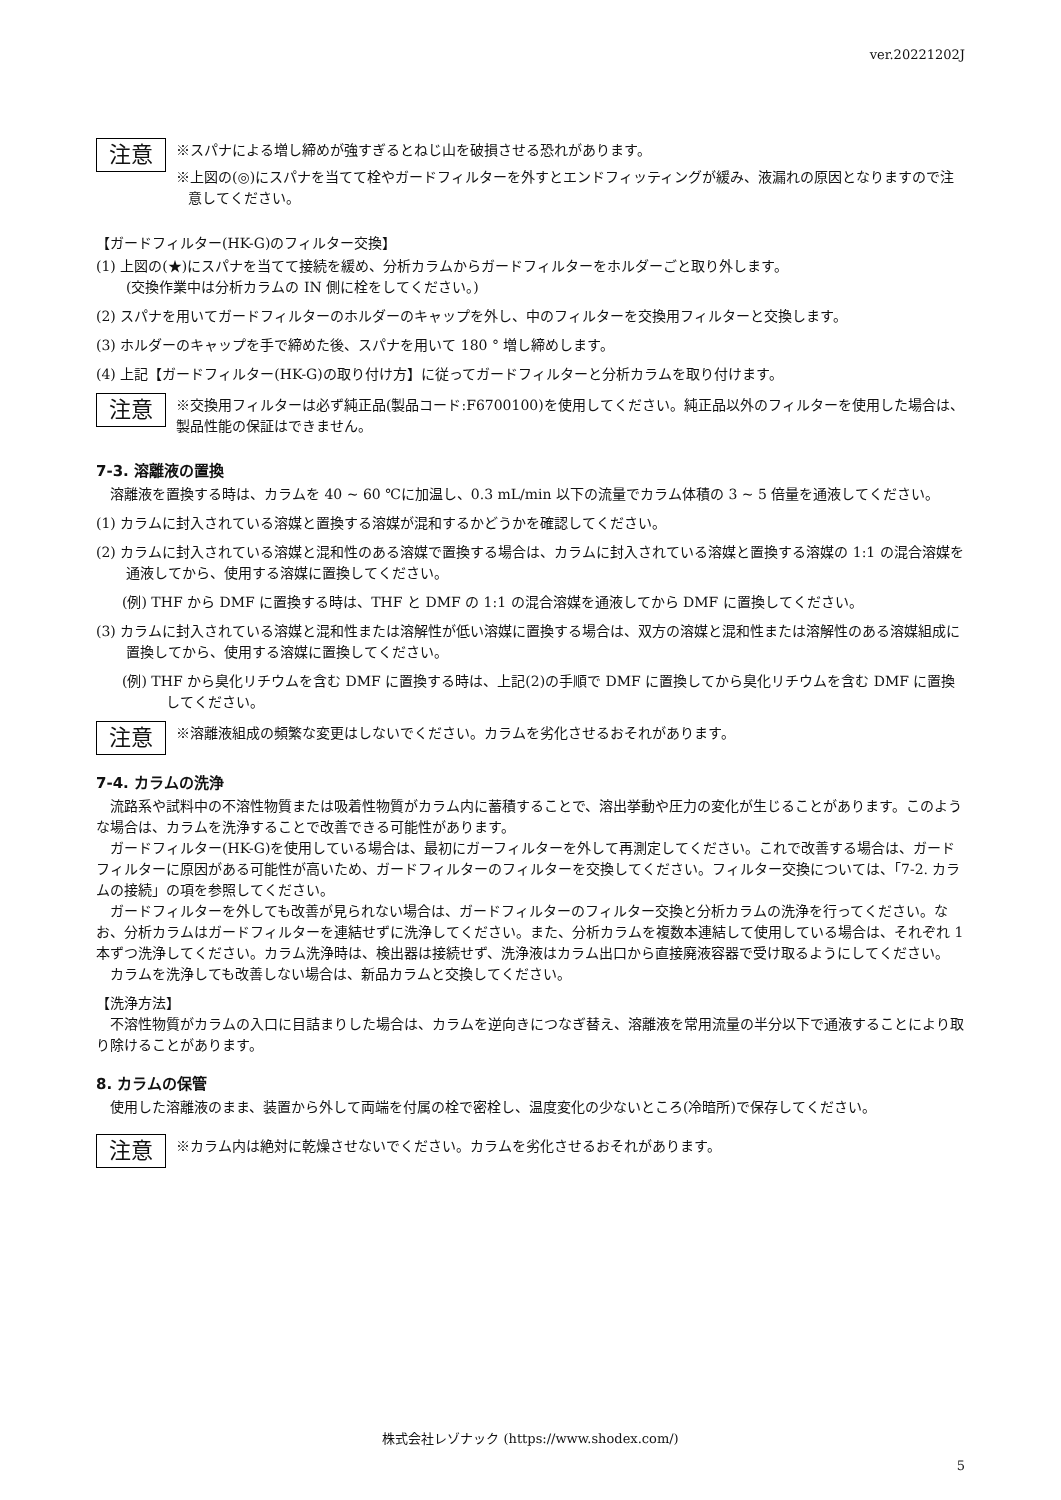ver.20221202J
注意
※スパナによる増し締めが強すぎるとねじ山を破損させる恐れがあります。
※上図の(◎)にスパナを当てて栓やガードフィルターを外すとエンドフィッティングが緩み、液漏れの原因となりますので注意してください。
【ガードフィルター(HK-G)のフィルター交換】
(1) 上図の(★)にスパナを当てて接続を緩め、分析カラムからガードフィルターをホルダーごと取り外します。
(交換作業中は分析カラムの IN 側に栓をしてください。)
(2) スパナを用いてガードフィルターのホルダーのキャップを外し、中のフィルターを交換用フィルターと交換します。
(3) ホルダーのキャップを手で締めた後、スパナを用いて 180 ° 増し締めします。
(4) 上記【ガードフィルター(HK-G)の取り付け方】に従ってガードフィルターと分析カラムを取り付けます。
注意
※交換用フィルターは必ず純正品(製品コード:F6700100)を使用してください。純正品以外のフィルターを使用した場合は、製品性能の保証はできません。
7-3. 溶離液の置換
　溶離液を置換する時は、カラムを 40 ~ 60 ℃に加温し、0.3 mL/min 以下の流量でカラム体積の 3 ~ 5 倍量を通液してください。
(1) カラムに封入されている溶媒と置換する溶媒が混和するかどうかを確認してください。
(2) カラムに封入されている溶媒と混和性のある溶媒で置換する場合は、カラムに封入されている溶媒と置換する溶媒の 1:1 の混合溶媒を通液してから、使用する溶媒に置換してください。
(例) THF から DMF に置換する時は、THF と DMF の 1:1 の混合溶媒を通液してから DMF に置換してください。
(3) カラムに封入されている溶媒と混和性または溶解性が低い溶媒に置換する場合は、双方の溶媒と混和性または溶解性のある溶媒組成に置換してから、使用する溶媒に置換してください。
(例) THF から臭化リチウムを含む DMF に置換する時は、上記(2)の手順で DMF に置換してから臭化リチウムを含む DMF に置換してください。
注意
※溶離液組成の頻繁な変更はしないでください。カラムを劣化させるおそれがあります。
7-4. カラムの洗浄
　流路系や試料中の不溶性物質または吸着性物質がカラム内に蓄積することで、溶出挙動や圧力の変化が生じることがあります。このような場合は、カラムを洗浄することで改善できる可能性があります。
　ガードフィルター(HK-G)を使用している場合は、最初にガーフィルターを外して再測定してください。これで改善する場合は、ガードフィルターに原因がある可能性が高いため、ガードフィルターのフィルターを交換してください。フィルター交換については、「7-2. カラムの接続」の項を参照してください。
　ガードフィルターを外しても改善が見られない場合は、ガードフィルターのフィルター交換と分析カラムの洗浄を行ってください。なお、分析カラムはガードフィルターを連結せずに洗浄してください。また、分析カラムを複数本連結して使用している場合は、それぞれ 1 本ずつ洗浄してください。カラム洗浄時は、検出器は接続せず、洗浄液はカラム出口から直接廃液容器で受け取るようにしてください。
　カラムを洗浄しても改善しない場合は、新品カラムと交換してください。
【洗浄方法】
　不溶性物質がカラムの入口に目詰まりした場合は、カラムを逆向きにつなぎ替え、溶離液を常用流量の半分以下で通液することにより取り除けることがあります。
8. カラムの保管
　使用した溶離液のまま、装置から外して両端を付属の栓で密栓し、温度変化の少ないところ(冷暗所)で保存してください。
注意
※カラム内は絶対に乾燥させないでください。カラムを劣化させるおそれがあります。
株式会社レゾナック (https://www.shodex.com/)
5